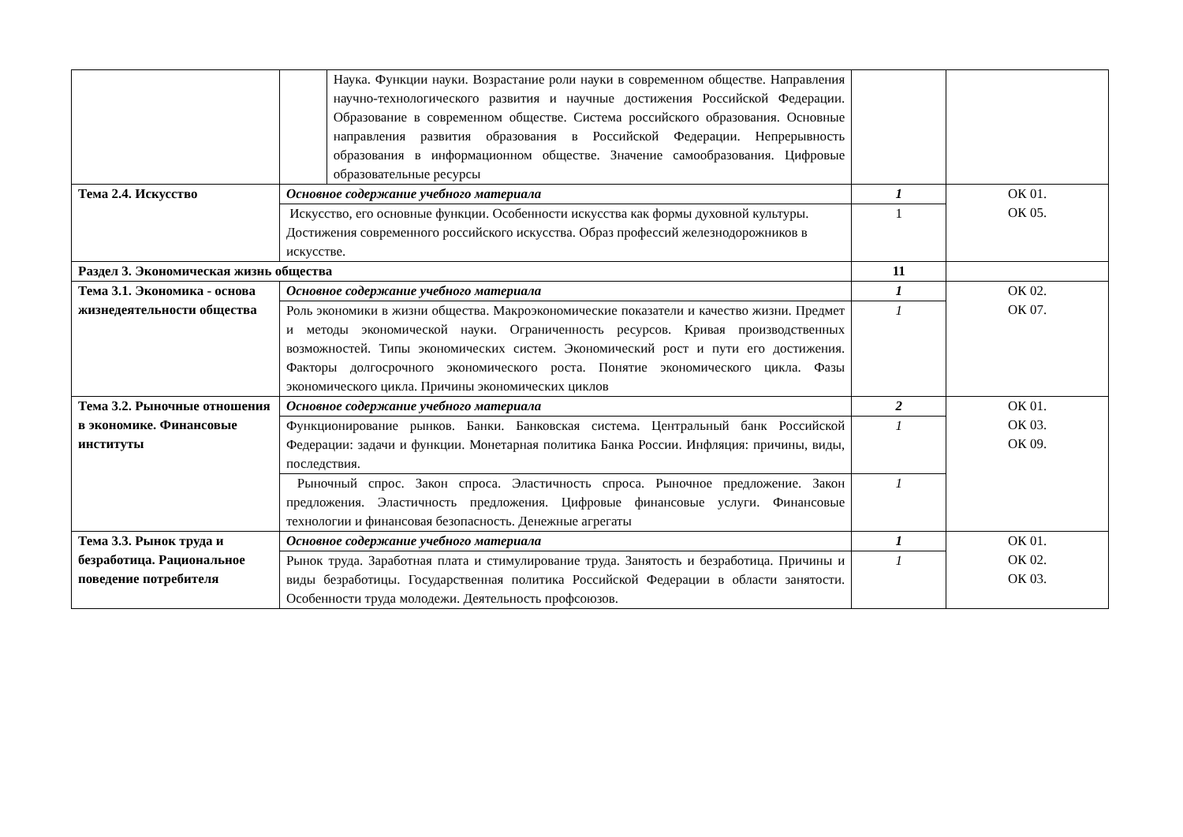| | | Наука. Функции науки. Возрастание роли науки в современном обществе. Направления научно-технологического развития и научные достижения Российской Федерации. Образование в современном обществе. Система российского образования. Основные направления развития образования в Российской Федерации. Непрерывность образования в информационном обществе. Значение самообразования. Цифровые образовательные ресурсы | | |
| Тема 2.4. Искусство | Основное содержание учебного материала | | 1 | ОК 01. ОК 05. |
| | Искусство, его основные функции. Особенности искусства как формы духовной культуры. Достижения современного российского искусства. Образ профессий железнодорожников в искусстве. | | 1 | |
| Раздел 3. Экономическая жизнь общества | | | 11 | |
| Тема 3.1. Экономика - основа жизнедеятельности общества | Основное содержание учебного материала | | 1 | ОК 02. ОК 07. |
| | Роль экономики в жизни общества. Макроэкономические показатели и качество жизни. Предмет и методы экономической науки. Ограниченность ресурсов. Кривая производственных возможностей. Типы экономических систем. Экономический рост и пути его достижения. Факторы долгосрочного экономического роста. Понятие экономического цикла. Фазы экономического цикла. Причины экономических циклов | | 1 | |
| Тема 3.2. Рыночные отношения в экономике. Финансовые институты | Основное содержание учебного материала | | 2 | ОК 01. ОК 03. ОК 09. |
| | Функционирование рынков. Банки. Банковская система. Центральный банк Российской Федерации: задачи и функции. Монетарная политика Банка России. Инфляция: причины, виды, последствия. | | 1 | |
| | Рыночный спрос. Закон спроса. Эластичность спроса. Рыночное предложение. Закон предложения. Эластичность предложения. Цифровые финансовые услуги. Финансовые технологии и финансовая безопасность. Денежные агрегаты | | 1 | |
| Тема 3.3. Рынок труда и безработица. Рациональное поведение потребителя | Основное содержание учебного материала | | 1 | ОК 01. ОК 02. ОК 03. |
| | Рынок труда. Заработная плата и стимулирование труда. Занятость и безработица. Причины и виды безработицы. Государственная политика Российской Федерации в области занятости. Особенности труда молодежи. Деятельность профсоюзов. | | 1 | |